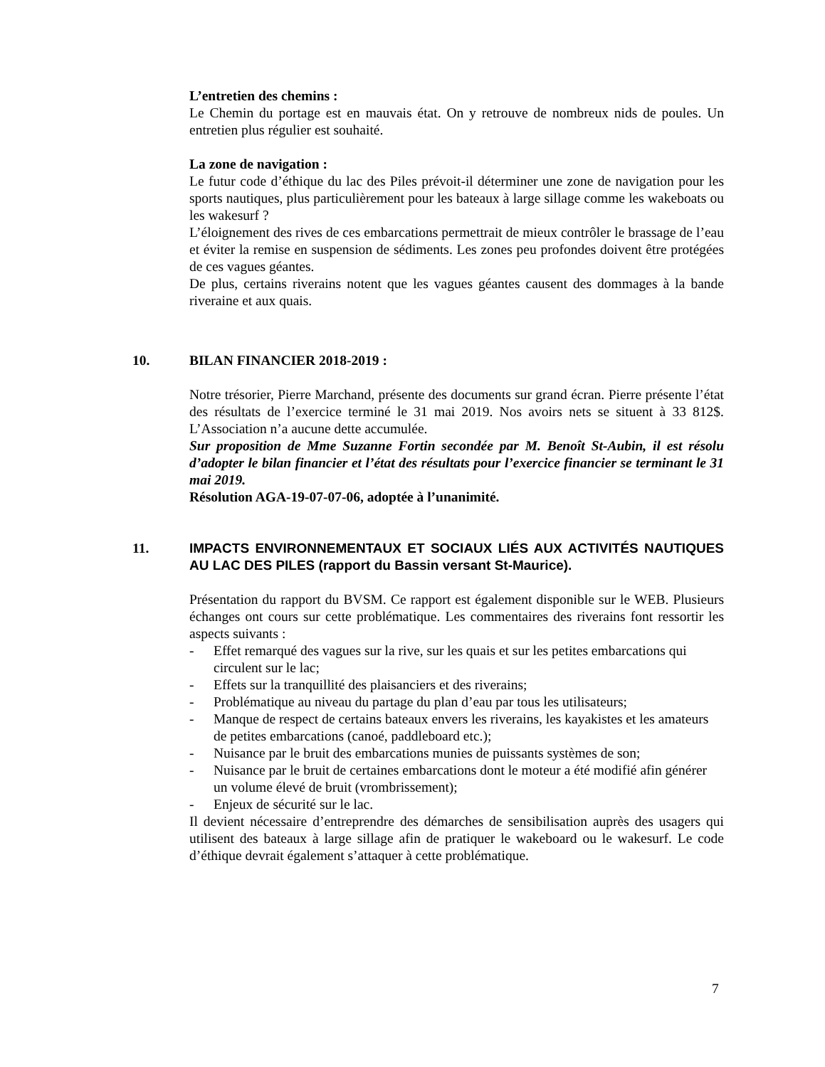L’entretien des chemins :
Le Chemin du portage est en mauvais état. On y retrouve de nombreux nids de poules. Un entretien plus régulier est souhaité.
La zone de navigation :
Le futur code d’éthique du lac des Piles prévoit-il déterminer une zone de navigation pour les sports nautiques, plus particulièrement pour les bateaux à large sillage comme les wakeboats ou les wakesurf ?
L’éloignement des rives de ces embarcations permettrait de mieux contrôler le brassage de l’eau et éviter la remise en suspension de sédiments. Les zones peu profondes doivent être protégées de ces vagues géantes.
De plus, certains riverains notent que les vagues géantes causent des dommages à la bande riveraine et aux quais.
10. BILAN FINANCIER 2018-2019 :
Notre trésorier, Pierre Marchand, présente des documents sur grand écran. Pierre présente l’état des résultats de l’exercice terminé le 31 mai 2019. Nos avoirs nets se situent à 33 812$. L’Association n’a aucune dette accumulée.
Sur proposition de Mme Suzanne Fortin secondée par M. Benoît St-Aubin, il est résolu d’adopter le bilan financier et l’état des résultats pour l’exercice financier se terminant le 31 mai 2019.
Résolution AGA-19-07-07-06, adoptée à l’unanimité.
11. IMPACTS ENVIRONNEMENTAUX ET SOCIAUX LIÉS AUX ACTIVITÉS NAUTIQUES AU LAC DES PILES (rapport du Bassin versant St-Maurice).
Présentation du rapport du BVSM. Ce rapport est également disponible sur le WEB. Plusieurs échanges ont cours sur cette problématique. Les commentaires des riverains font ressortir les aspects suivants :
- Effet remarqué des vagues sur la rive, sur les quais et sur les petites embarcations qui circulent sur le lac;
- Effets sur la tranquillité des plaisanciers et des riverains;
- Problématique au niveau du partage du plan d’eau par tous les utilisateurs;
- Manque de respect de certains bateaux envers les riverains, les kayakistes et les amateurs de petites embarcations (canoé, paddleboard etc.);
- Nuisance par le bruit des embarcations munies de puissants systèmes de son;
- Nuisance par le bruit de certaines embarcations dont le moteur a été modifié afin générer un volume élevé de bruit (vrombrissement);
- Enjeux de sécurité sur le lac.
Il devient nécessaire d’entreprendre des démarches de sensibilisation auprès des usagers qui utilisent des bateaux à large sillage afin de pratiquer le wakeboard ou le wakesurf. Le code d’éthique devrait également s’attaquer à cette problématique.
7